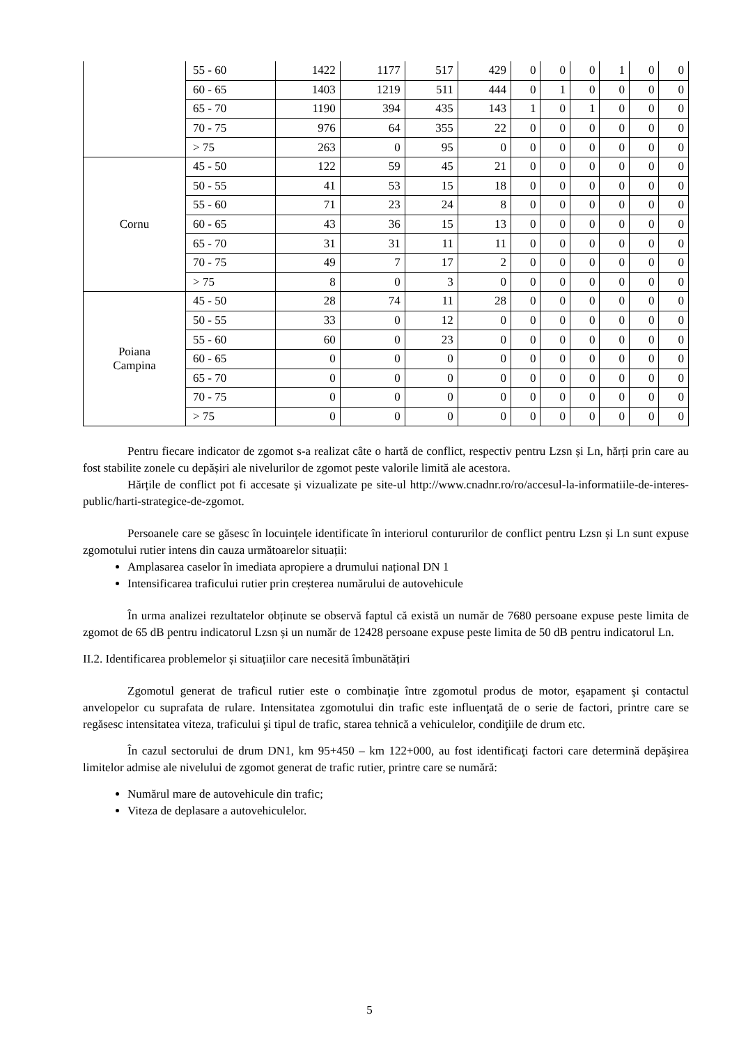| | 55 - 60 | 1422 | 1177 | 517 | 429 | 0 | 0 | 0 | 1 | 0 | 0 |
| | 60 - 65 | 1403 | 1219 | 511 | 444 | 0 | 1 | 0 | 0 | 0 | 0 |
| | 65 - 70 | 1190 | 394 | 435 | 143 | 1 | 0 | 1 | 0 | 0 | 0 |
| | 70 - 75 | 976 | 64 | 355 | 22 | 0 | 0 | 0 | 0 | 0 | 0 |
| | > 75 | 263 | 0 | 95 | 0 | 0 | 0 | 0 | 0 | 0 | 0 |
| Cornu | 45 - 50 | 122 | 59 | 45 | 21 | 0 | 0 | 0 | 0 | 0 | 0 |
| | 50 - 55 | 41 | 53 | 15 | 18 | 0 | 0 | 0 | 0 | 0 | 0 |
| | 55 - 60 | 71 | 23 | 24 | 8 | 0 | 0 | 0 | 0 | 0 | 0 |
| | 60 - 65 | 43 | 36 | 15 | 13 | 0 | 0 | 0 | 0 | 0 | 0 |
| | 65 - 70 | 31 | 31 | 11 | 11 | 0 | 0 | 0 | 0 | 0 | 0 |
| | 70 - 75 | 49 | 7 | 17 | 2 | 0 | 0 | 0 | 0 | 0 | 0 |
| | > 75 | 8 | 0 | 3 | 0 | 0 | 0 | 0 | 0 | 0 | 0 |
| Poiana Campina | 45 - 50 | 28 | 74 | 11 | 28 | 0 | 0 | 0 | 0 | 0 | 0 |
| | 50 - 55 | 33 | 0 | 12 | 0 | 0 | 0 | 0 | 0 | 0 | 0 |
| | 55 - 60 | 60 | 0 | 23 | 0 | 0 | 0 | 0 | 0 | 0 | 0 |
| | 60 - 65 | 0 | 0 | 0 | 0 | 0 | 0 | 0 | 0 | 0 | 0 |
| | 65 - 70 | 0 | 0 | 0 | 0 | 0 | 0 | 0 | 0 | 0 | 0 |
| | 70 - 75 | 0 | 0 | 0 | 0 | 0 | 0 | 0 | 0 | 0 | 0 |
| | > 75 | 0 | 0 | 0 | 0 | 0 | 0 | 0 | 0 | 0 | 0 |
Pentru fiecare indicator de zgomot s-a realizat câte o hartă de conflict, respectiv pentru Lzsn și Ln, hărți prin care au fost stabilite zonele cu depășiri ale nivelurilor de zgomot peste valorile limită ale acestora.
Hărțile de conflict pot fi accesate și vizualizate pe site-ul http://www.cnadnr.ro/ro/accesul-la-informatiile-de-interes-public/harti-strategice-de-zgomot.
Persoanele care se găsesc în locuințele identificate în interiorul contururilor de conflict pentru Lzsn și Ln sunt expuse zgomotului rutier intens din cauza următoarelor situații:
Amplasarea caselor în imediata apropiere a drumului național DN 1
Intensificarea traficului rutier prin creșterea numărului de autovehicule
În urma analizei rezultatelor obținute se observă faptul că există un număr de 7680 persoane expuse peste limita de zgomot de 65 dB pentru indicatorul Lzsn și un număr de 12428 persoane expuse peste limita de 50 dB pentru indicatorul Ln.
II.2. Identificarea problemelor și situațiilor care necesită îmbunătățiri
Zgomotul generat de traficul rutier este o combinaţie între zgomotul produs de motor, eşapament şi contactul anvelopelor cu suprafata de rulare. Intensitatea zgomotului din trafic este influenţată de o serie de factori, printre care se regăsesc intensitatea viteza, traficului şi tipul de trafic, starea tehnică a vehiculelor, condiţiile de drum etc.
În cazul sectorului de drum DN1, km 95+450 – km 122+000, au fost identificaţi factori care determină depăşirea limitelor admise ale nivelului de zgomot generat de trafic rutier, printre care se numără:
Numărul mare de autovehicule din trafic;
Viteza de deplasare a autovehiculelor.
5